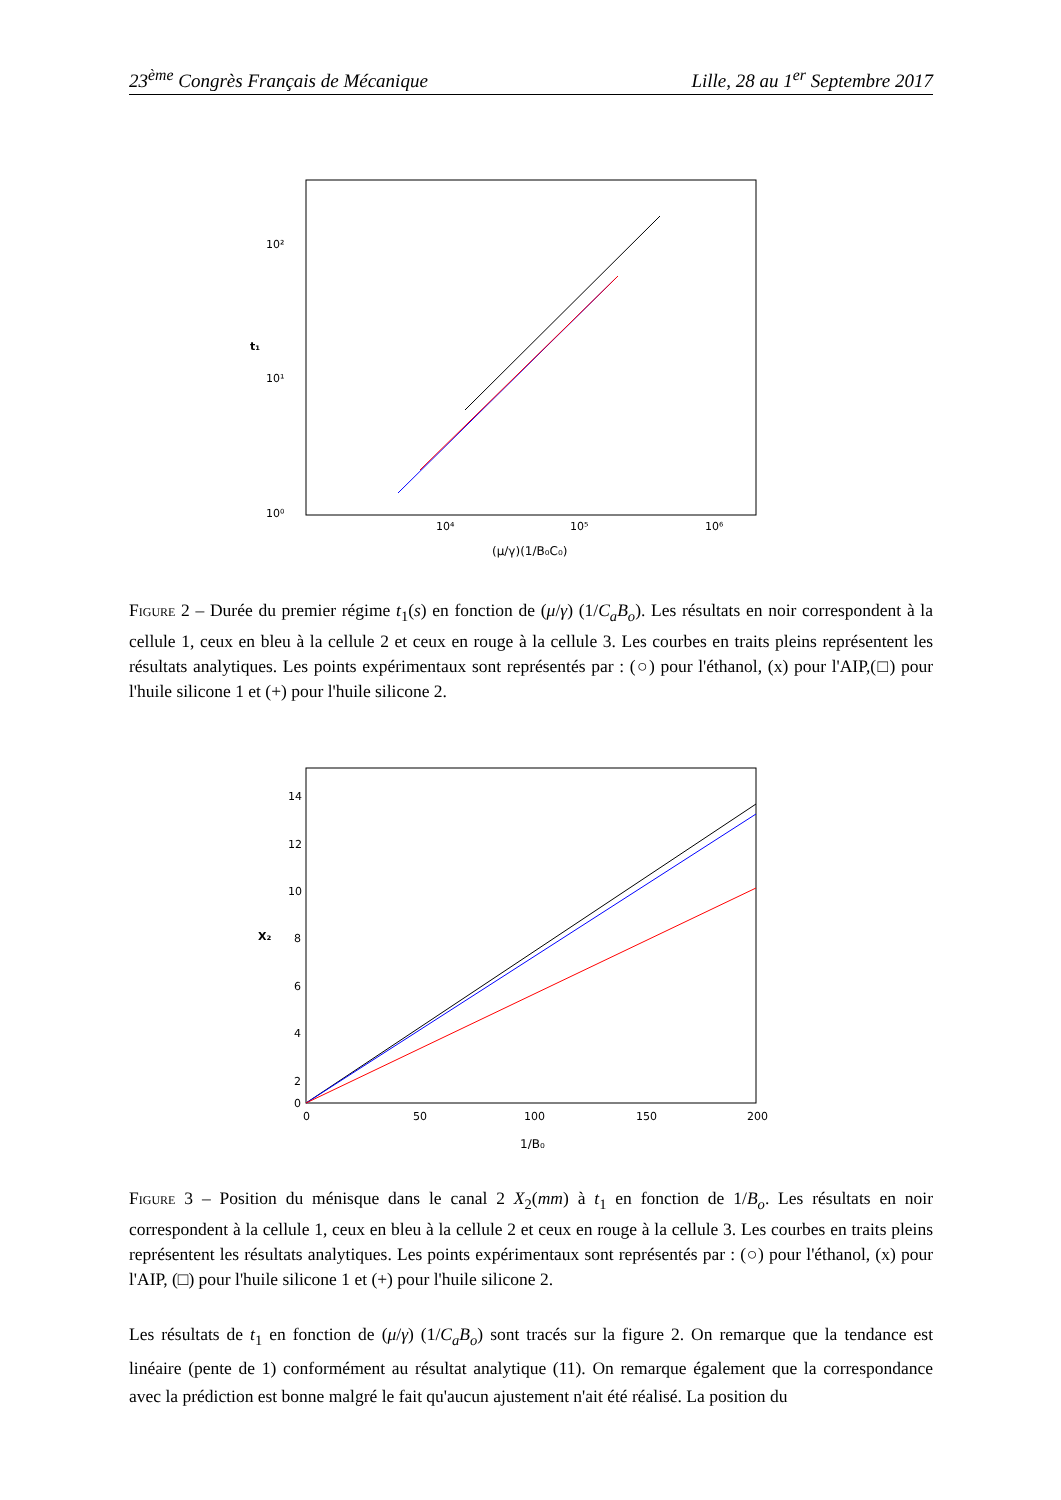23<sup>ème</sup> Congrès Français de Mécanique Lille, 28 au 1<sup>er</sup> Septembre 2017
10²
10¹
10⁰
10⁴
10⁵
10⁶
t₁
(μ/γ)(1/B₀C₀)
Figure 2 – Durée du premier régime t<sub>1</sub>(s) en fonction de (μ/γ) (1/C<sub>a</sub>B<sub>o</sub>). Les résultats en noir correspondent à la cellule 1, ceux en bleu à la cellule 2 et ceux en rouge à la cellule 3. Les courbes en traits pleins représentent les résultats analytiques. Les points expérimentaux sont représentés par : (○) pour l'éthanol, (x) pour l'AIP,(□) pour l'huile silicone 1 et (+) pour l'huile silicone 2.
14
12
10
8
6
4
2
0
0
50
100
150
200
X₂
1/B₀
Figure 3 – Position du ménisque dans le canal 2 X<sub>2</sub>(mm) à t<sub>1</sub> en fonction de 1/B<sub>o</sub>. Les résultats en noir correspondent à la cellule 1, ceux en bleu à la cellule 2 et ceux en rouge à la cellule 3. Les courbes en traits pleins représentent les résultats analytiques. Les points expérimentaux sont représentés par : (○) pour l'éthanol, (x) pour l'AIP, (□) pour l'huile silicone 1 et (+) pour l'huile silicone 2.
Les résultats de t<sub>1</sub> en fonction de (μ/γ) (1/C<sub>a</sub>B<sub>o</sub>) sont tracés sur la figure 2. On remarque que la tendance est linéaire (pente de 1) conformément au résultat analytique (11). On remarque également que la correspondance avec la prédiction est bonne malgré le fait qu'aucun ajustement n'ait été réalisé. La position du